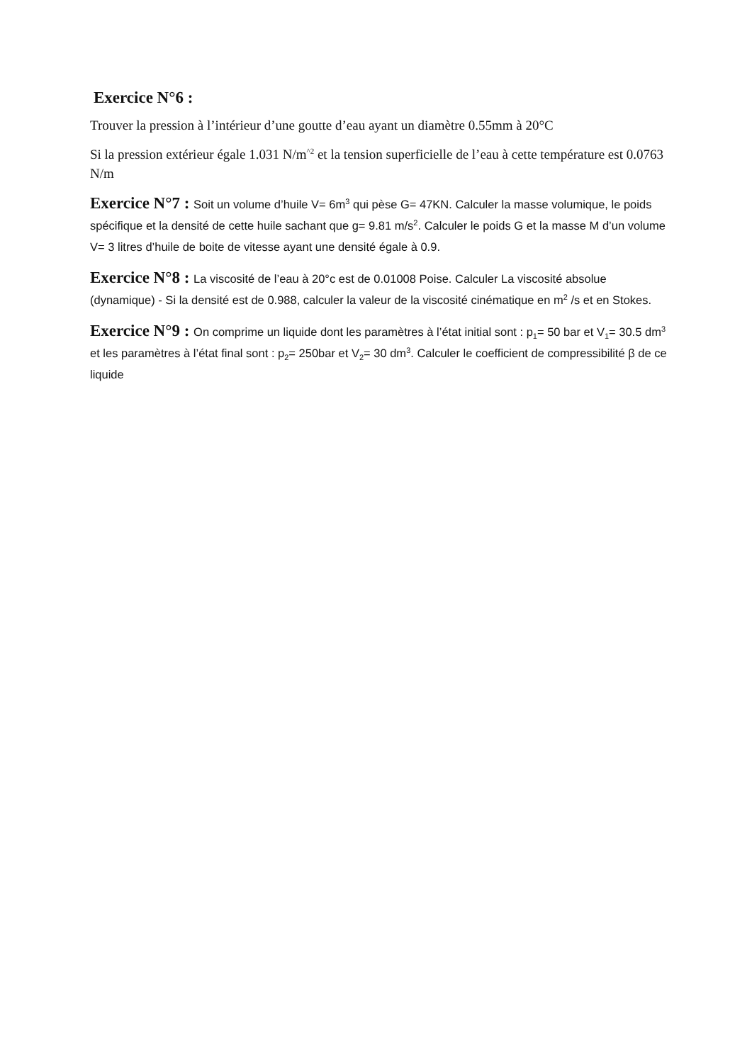Exercice N°6 :
Trouver la pression à l’intérieur d’une goutte d’eau ayant un diamètre 0.55mm à 20°C
Si la pression extérieur égale 1.031 N/m<sup>^2</sup> et la tension superficielle de l’eau à cette température est 0.0763 N/m
Exercice N°7 : Soit un volume d’huile V= 6m<sup>3</sup> qui pèse G= 47KN. Calculer la masse volumique, le poids spécifique et la densité de cette huile sachant que g= 9.81 m/s<sup>2</sup>. Calculer le poids G et la masse M d’un volume V= 3 litres d’huile de boite de vitesse ayant une densité égale à 0.9.
Exercice N°8 : La viscosité de l’eau à 20°c est de 0.01008 Poise. Calculer La viscosité absolue (dynamique) - Si la densité est de 0.988, calculer la valeur de la viscosité cinématique en m<sup>2</sup> /s et en Stokes.
Exercice N°9 : On comprime un liquide dont les paramètres à l’état initial sont : p<sub>1</sub>= 50 bar et V<sub>1</sub>= 30.5 dm<sup>3</sup> et les paramètres à l’état final sont : p<sub>2</sub>= 250bar et V<sub>2</sub>= 30 dm<sup>3</sup>. Calculer le coefficient de compressibilité β de ce liquide